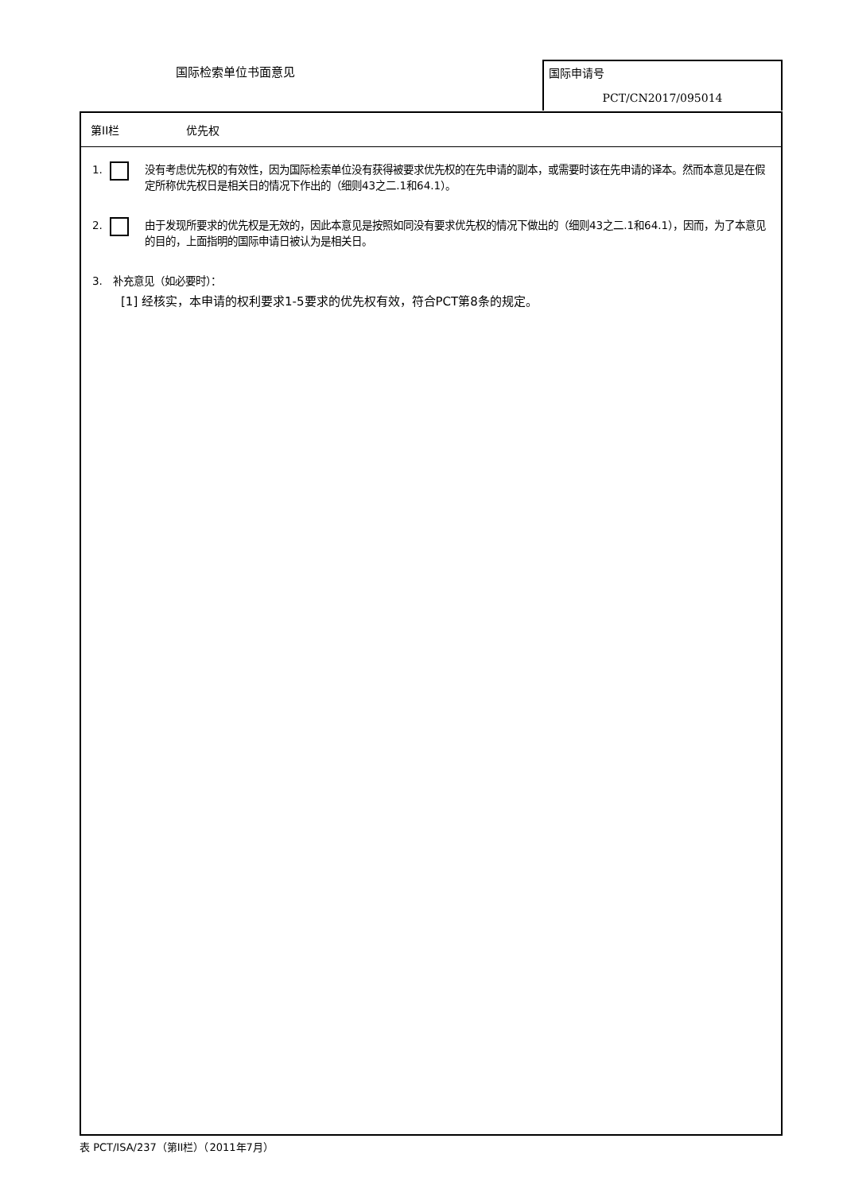国际检索单位书面意见
国际申请号
PCT/CN2017/095014
第II栏 优先权
1. 没有考虑优先权的有效性，因为国际检索单位没有获得被要求优先权的在先申请的副本，或需要时该在先申请的译本。然而本意见是在假定所称优先权日是相关日的情况下作出的（细则43之二.1和64.1）。
2. 由于发现所要求的优先权是无效的，因此本意见是按照如同没有要求优先权的情况下做出的（细则43之二.1和64.1），因而，为了本意见的目的，上面指明的国际申请日被认为是相关日。
3. 补充意见（如必要时）：
[1] 经核实，本申请的权利要求1-5要求的优先权有效，符合PCT第8条的规定。
表 PCT/ISA/237（第II栏）（2011年7月）